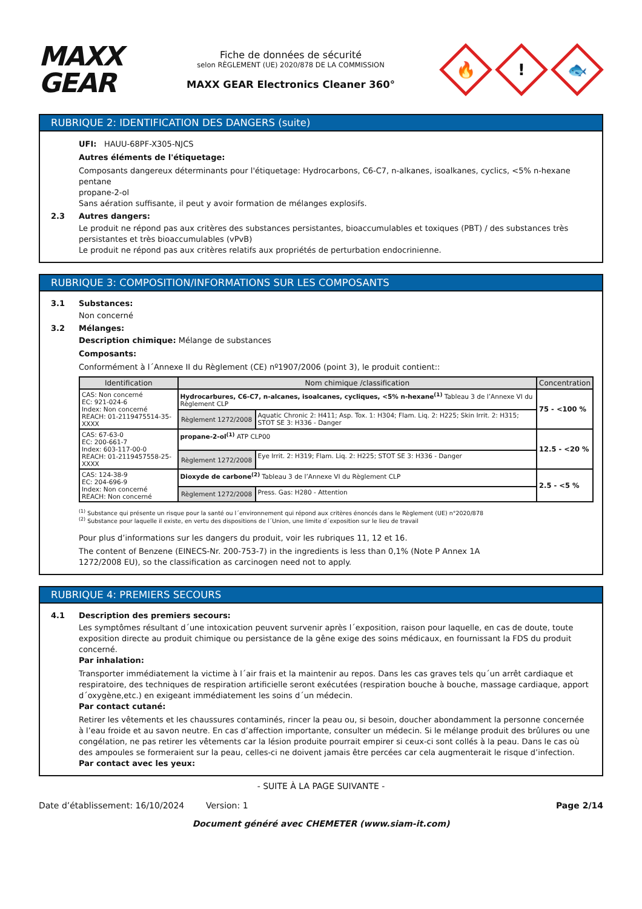MAXX
GEAR
Fiche de données de sécurité
selon RÈGLEMENT (UE) 2020/878 DE LA COMMISSION
MAXX GEAR Electronics Cleaner 360°
🔥
!
🐟
RUBRIQUE 2: IDENTIFICATION DES DANGERS (suite)
UFI: HAUU-68PF-X305-NJCS
Autres éléments de l'étiquetage:
Composants dangereux déterminants pour l'étiquetage: Hydrocarbons, C6-C7, n-alkanes, isoalkanes, cyclics, <5% n-hexane
pentane
propane-2-ol
Sans aération suffisante, il peut y avoir formation de mélanges explosifs.
2.3 Autres dangers:
Le produit ne répond pas aux critères des substances persistantes, bioaccumulables et toxiques (PBT) / des substances très persistantes et très bioaccumulables (vPvB)
Le produit ne répond pas aux critères relatifs aux propriétés de perturbation endocrinienne.
RUBRIQUE 3: COMPOSITION/INFORMATIONS SUR LES COMPOSANTS
3.1 Substances:
Non concerné
3.2 Mélanges:
Description chimique: Mélange de substances
Composants:
Conformément à l´Annexe II du Règlement (CE) nº1907/2006 (point 3), le produit contient::
| Identification | Nom chimique /classification | | Concentration |
| --- | --- | --- | --- |
| CAS: Non concerné EC: 921-024-6 Index: Non concerné REACH: 01-2119475514-35-XXXX | Hydrocarbures, C6-C7, n-alcanes, isoalcanes, cycliques, <5% n-hexane<sup>(1)</sup> Tableau 3 de l’Annexe VI du Règlement CLP | | 75 - <100 % |
| | Règlement 1272/2008 | Aquatic Chronic 2: H411; Asp. Tox. 1: H304; Flam. Liq. 2: H225; Skin Irrit. 2: H315; STOT SE 3: H336 - Danger | |
| CAS: 67-63-0 EC: 200-661-7 Index: 603-117-00-0 REACH: 01-2119457558-25-XXXX | propane-2-ol<sup>(1)</sup> ATP CLP00 | | 12.5 - <20 % |
| | Règlement 1272/2008 | Eye Irrit. 2: H319; Flam. Liq. 2: H225; STOT SE 3: H336 - Danger | |
| CAS: 124-38-9 EC: 204-696-9 Index: Non concerné REACH: Non concerné | Dioxyde de carbone<sup>(2)</sup> Tableau 3 de l’Annexe VI du Règlement CLP | | 2.5 - <5 % |
| | Règlement 1272/2008 | Press. Gas: H280 - Attention | |
<sup>(1)</sup> Substance qui présente un risque pour la santé ou l´environnement qui répond aux critères énoncés dans le Règlement (UE) n°2020/878
<sup>(2)</sup> Substance pour laquelle il existe, en vertu des dispositions de l´Union, une limite d´exposition sur le lieu de travail
Pour plus d’informations sur les dangers du produit, voir les rubriques 11, 12 et 16.
The content of Benzene (EINECS-Nr. 200-753-7) in the ingredients is less than 0,1% (Note P Annex 1A
1272/2008 EU), so the classification as carcinogen need not to apply.
RUBRIQUE 4: PREMIERS SECOURS
4.1 Description des premiers secours:
Les symptômes résultant d´une intoxication peuvent survenir après l´exposition, raison pour laquelle, en cas de doute, toute exposition directe au produit chimique ou persistance de la gêne exige des soins médicaux, en fournissant la FDS du produit concerné.
Par inhalation:
Transporter immédiatement la victime à l´air frais et la maintenir au repos. Dans les cas graves tels qu´un arrêt cardiaque et respiratoire, des techniques de respiration artificielle seront exécutées (respiration bouche à bouche, massage cardiaque, apport d´oxygène,etc.) en exigeant immédiatement les soins d´un médecin.
Par contact cutané:
Retirer les vêtements et les chaussures contaminés, rincer la peau ou, si besoin, doucher abondamment la personne concernée à l’eau froide et au savon neutre. En cas d’affection importante, consulter un médecin. Si le mélange produit des brûlures ou une congélation, ne pas retirer les vêtements car la lésion produite pourrait empirer si ceux-ci sont collés à la peau. Dans le cas où des ampoules se formeraient sur la peau, celles-ci ne doivent jamais être percées car cela augmenterait le risque d’infection.
Par contact avec les yeux:
- SUITE À LA PAGE SUIVANTE -
Date d’établissement: 16/10/2024 Version: 1 Page 2/14
Document généré avec CHEMETER (www.siam-it.com)